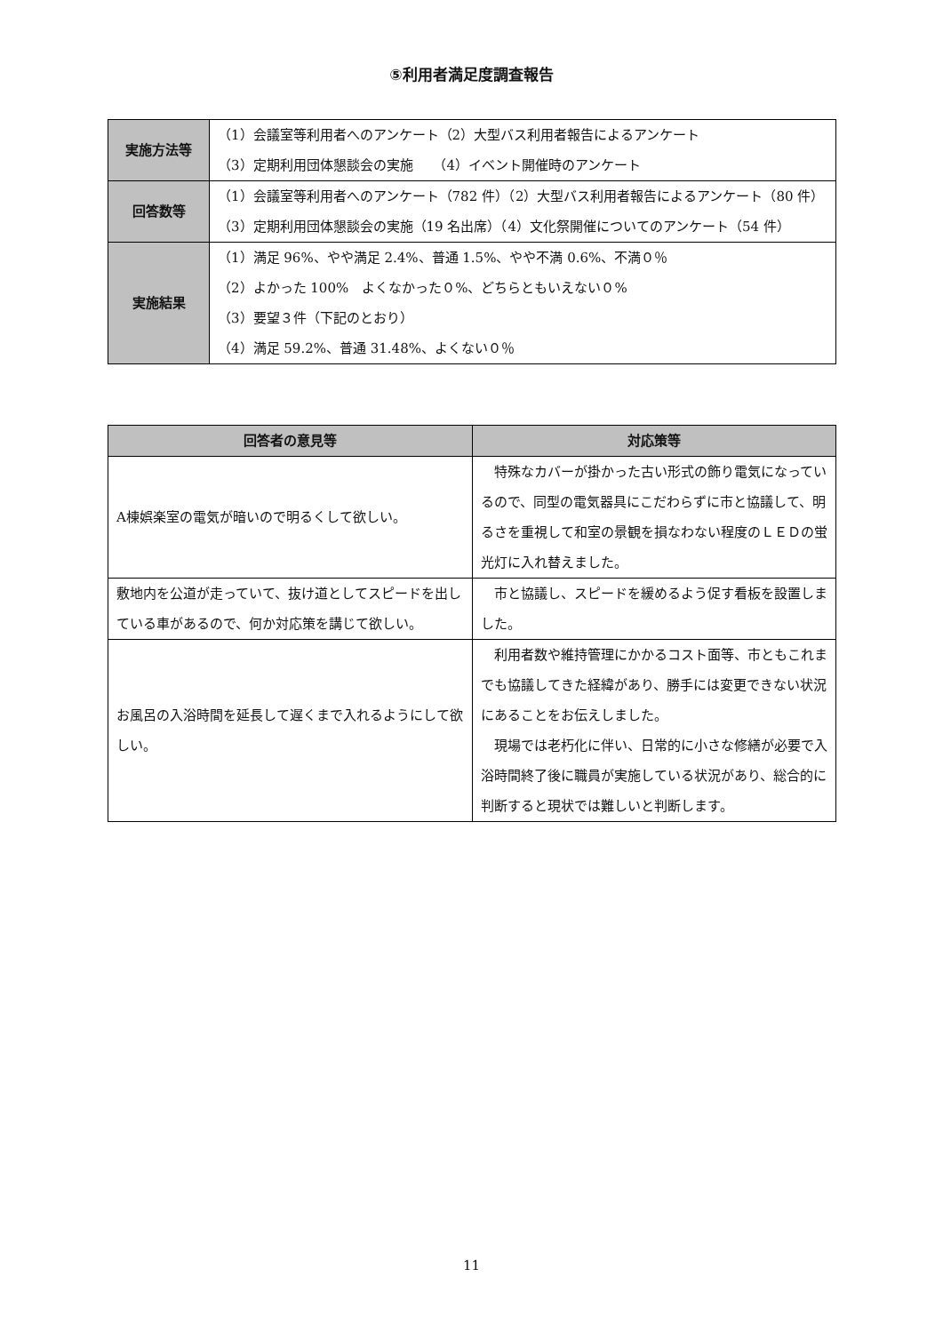⑤利用者満足度調査報告
| 実施方法等 | （1）会議室等利用者へのアンケート（2）大型バス利用者報告によるアンケート （3）定期利用団体懇談会の実施 （4）イベント開催時のアンケート |
| 回答数等 | （1）会議室等利用者へのアンケート（782 件）（2）大型バス利用者報告によるアンケート（80 件）（3）定期利用団体懇談会の実施（19 名出席）（4）文化祭開催についてのアンケート（54 件） |
| 実施結果 | （1）満足 96%、やや満足 2.4%、普通 1.5%、やや不満 0.6%、不満０％ （2）よかった 100% よくなかった０%、どちらともいえない０% （3）要望３件（下記のとおり） （4）満足 59.2%、普通 31.48%、よくない０％ |
| 回答者の意見等 | 対応策等 |
| --- | --- |
| A棟娯楽室の電気が暗いので明るくして欲しい。 | 特殊なカバーが掛かった古い形式の飾り電気になっているので、同型の電気器具にこだわらずに市と協議して、明るさを重視して和室の景観を損なわない程度のＬＥＤの蛍光灯に入れ替えました。 |
| 敷地内を公道が走っていて、抜け道としてスピードを出している車があるので、何か対応策を講じて欲しい。 | 市と協議し、スピードを緩めるよう促す看板を設置しました。 |
| お風呂の入浴時間を延長して遅くまで入れるようにして欲しい。 | 利用者数や維持管理にかかるコスト面等、市ともこれまでも協議してきた経緯があり、勝手には変更できない状況にあることをお伝えしました。 現場では老朽化に伴い、日常的に小さな修繕が必要で入浴時間終了後に職員が実施している状況があり、総合的に判断すると現状では難しいと判断します。 |
11